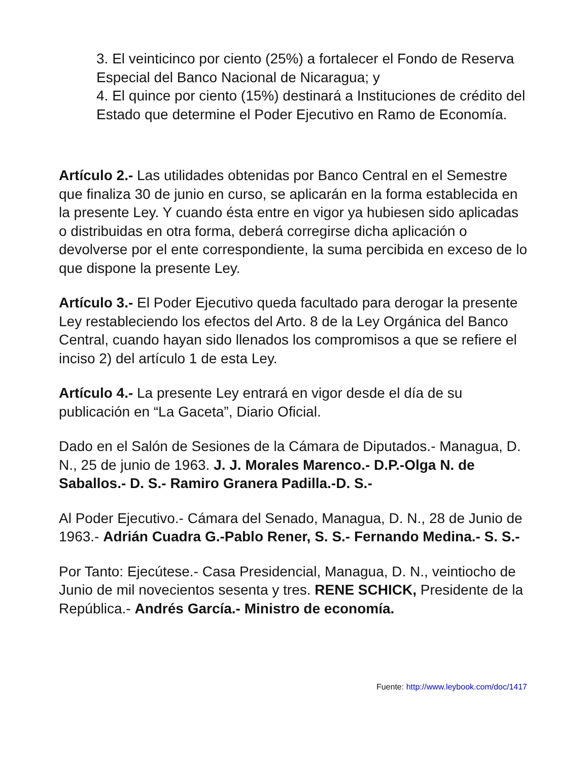3. El veinticinco por ciento (25%) a fortalecer el Fondo de Reserva Especial del Banco Nacional de Nicaragua; y
4. El quince por ciento (15%) destinará a Instituciones de crédito del Estado que determine el Poder Ejecutivo en Ramo de Economía.
Artículo 2.- Las utilidades obtenidas por Banco Central en el Semestre que finaliza 30 de junio en curso, se aplicarán en la forma establecida en la presente Ley. Y cuando ésta entre en vigor ya hubiesen sido aplicadas o distribuidas en otra forma, deberá corregirse dicha aplicación o devolverse por el ente correspondiente, la suma percibida en exceso de lo que dispone la presente Ley.
Artículo 3.- El Poder Ejecutivo queda facultado para derogar la presente Ley restableciendo los efectos del Arto. 8 de la Ley Orgánica del Banco Central, cuando hayan sido llenados los compromisos a que se refiere el inciso 2) del artículo 1 de esta Ley.
Artículo 4.- La presente Ley entrará en vigor desde el día de su publicación en “La Gaceta”, Diario Oficial.
Dado en el Salón de Sesiones de la Cámara de Diputados.- Managua, D. N., 25 de junio de 1963. J. J. Morales Marenco.- D.P.-Olga N. de Saballos.- D. S.- Ramiro Granera Padilla.-D. S.-
Al Poder Ejecutivo.- Cámara del Senado, Managua, D. N., 28 de Junio de 1963.- Adrián Cuadra G.-Pablo Rener, S. S.- Fernando Medina.- S. S.-
Por Tanto: Ejecútese.- Casa Presidencial, Managua, D. N., veintiocho de Junio de mil novecientos sesenta y tres. RENE SCHICK, Presidente de la República.- Andrés García.- Ministro de economía.
Fuente: http://www.leybook.com/doc/1417